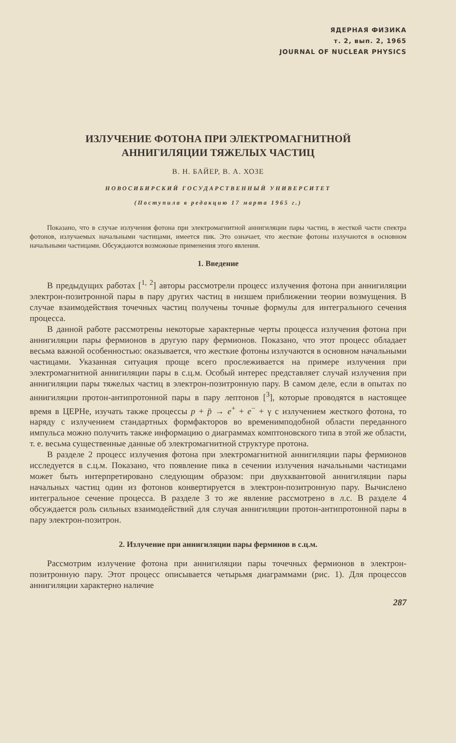ЯДЕРНАЯ ФИЗИКА
т. 2, вып. 2, 1965
JOURNAL OF NUCLEAR PHYSICS
ИЗЛУЧЕНИЕ ФОТОНА ПРИ ЭЛЕКТРОМАГНИТНОЙ
АННИГИЛЯЦИИ ТЯЖЕЛЫХ ЧАСТИЦ
В. Н. БАЙЕР, В. А. ХОЗЕ
НОВОСИБИРСКИЙ ГОСУДАРСТВЕННЫЙ УНИВЕРСИТЕТ
(Поступила в редакцию 17 марта 1965 г.)
Показано, что в случае излучения фотона при электромагнитной аннигиляции пары частиц, в жесткой части спектра фотонов, излучаемых начальными частицами, имеется пик. Это означает, что жесткие фотоны излучаются в основном начальными частицами. Обсуждаются возможные применения этого явления.
1. Введение
В предыдущих работах [<sup>1, 2</sup>] авторы рассмотрели процесс излучения фотона при аннигиляции электрон-позитронной пары в пару других частиц в низшем приближении теории возмущения. В случае взаимодействия точечных частиц получены точные формулы для интегрального сечения процесса.
В данной работе рассмотрены некоторые характерные черты процесса излучения фотона при аннигиляции пары фермионов в другую пару фермионов. Показано, что этот процесс обладает весьма важной особенностью: оказывается, что жесткие фотоны излучаются в основном начальными частицами. Указанная ситуация проще всего прослеживается на примере излучения при электромагнитной аннигиляции пары в с.ц.м. Особый интерес представляет случай излучения при аннигиляции пары тяжелых частиц в электрон-позитронную пару. В самом деле, если в опытах по аннигиляции протон-антипротонной пары в пару лептонов [<sup>3</sup>], которые проводятся в настоящее время в ЦЕРНе, изучать также процессы p + p̄ → e<sup>+</sup> + e<sup>−</sup> + γ с излучением жесткого фотона, то наряду с излучением стандартных формфакторов во временимподобной области переданного импульса можно получить также информацию о диаграммах комптоновского типа в этой же области, т. е. весьма существенные данные об электромагнитной структуре протона.
В разделе 2 процесс излучения фотона при электромагнитной аннигиляции пары фермионов исследуется в с.ц.м. Показано, что появление пика в сечении излучения начальными частицами может быть интерпретировано следующим образом: при двухквантовой аннигиляции пары начальных частиц один из фотонов конвертируется в электрон-позитронную пару. Вычислено интегральное сечение процесса. В разделе 3 то же явление рассмотрено в л.с. В разделе 4 обсуждается роль сильных взаимодействий для случая аннигиляции протон-антипротонной пары в пару электрон-позитрон.
2. Излучение при аннигиляции пары ферминов в с.ц.м.
Рассмотрим излучение фотона при аннигиляции пары точечных фермионов в электрон-позитронную пару. Этот процесс описывается четырьмя диаграммами (рис. 1). Для процессов аннигиляции характерно наличие
287